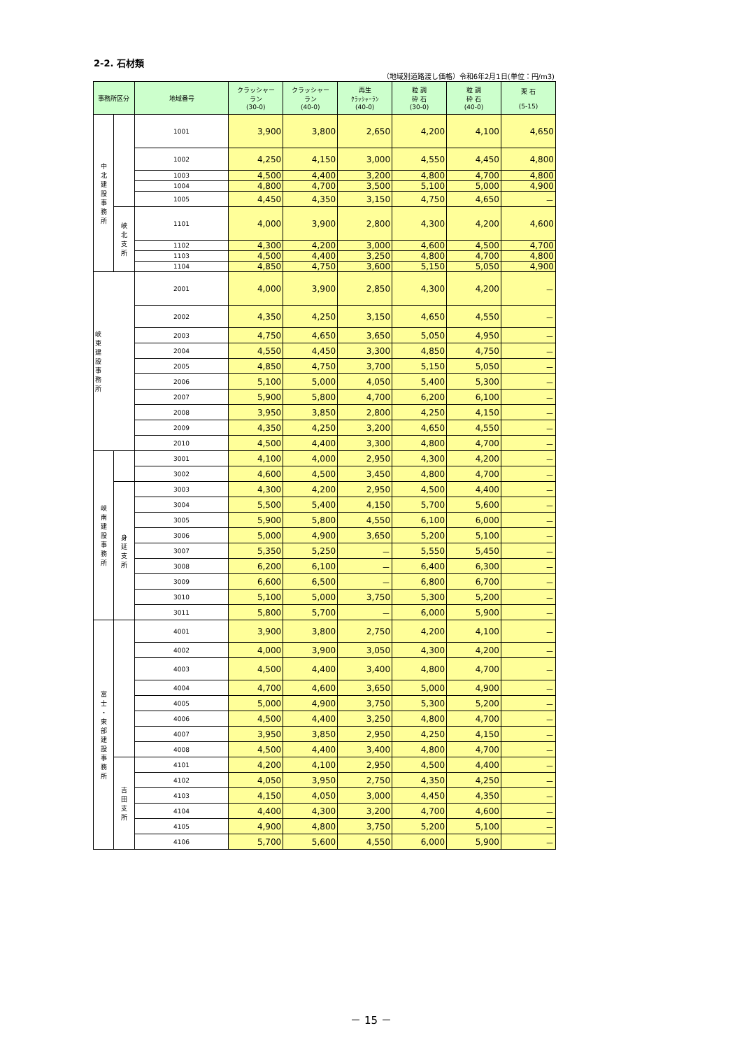2-2. 石材類
（地域別道路渡し価格）令和6年2月1日(単位：円/m3)
| 事務所区分 | | 地域番号 | クラッシャー ラン (30-0) | クラッシャー ラン (40-0) | 再生 ｸﾗｯｼｬｰﾗﾝ (40-0) | 粒 調 砕 石 (30-0) | 粒 調 砕 石 (40-0) | 栗 石 (5-15) |
| --- | --- | --- | --- | --- | --- | --- | --- | --- |
| 中 北 建 設 事 務 所 | | 1001 | 3,900 | 3,800 | 2,650 | 4,200 | 4,100 | 4,650 |
| | | 1002 | 4,250 | 4,150 | 3,000 | 4,550 | 4,450 | 4,800 |
| | | 1003 | 4,500 | 4,400 | 3,200 | 4,800 | 4,700 | 4,800 |
| | | 1004 | 4,800 | 4,700 | 3,500 | 5,100 | 5,000 | 4,900 |
| | | 1005 | 4,450 | 4,350 | 3,150 | 4,750 | 4,650 | － |
| | 峡 北 支 所 | 1101 | 4,000 | 3,900 | 2,800 | 4,300 | 4,200 | 4,600 |
| | | 1102 | 4,300 | 4,200 | 3,000 | 4,600 | 4,500 | 4,700 |
| | | 1103 | 4,500 | 4,400 | 3,250 | 4,800 | 4,700 | 4,800 |
| | | 1104 | 4,850 | 4,750 | 3,600 | 5,150 | 5,050 | 4,900 |
| 峡 東 建 設 事 務 所 | | 2001 | 4,000 | 3,900 | 2,850 | 4,300 | 4,200 | － |
| | | 2002 | 4,350 | 4,250 | 3,150 | 4,650 | 4,550 | － |
| | | 2003 | 4,750 | 4,650 | 3,650 | 5,050 | 4,950 | － |
| | | 2004 | 4,550 | 4,450 | 3,300 | 4,850 | 4,750 | － |
| | | 2005 | 4,850 | 4,750 | 3,700 | 5,150 | 5,050 | － |
| | | 2006 | 5,100 | 5,000 | 4,050 | 5,400 | 5,300 | － |
| | | 2007 | 5,900 | 5,800 | 4,700 | 6,200 | 6,100 | － |
| | | 2008 | 3,950 | 3,850 | 2,800 | 4,250 | 4,150 | － |
| | | 2009 | 4,350 | 4,250 | 3,200 | 4,650 | 4,550 | － |
| | | 2010 | 4,500 | 4,400 | 3,300 | 4,800 | 4,700 | － |
| 峡 南 建 設 事 務 所 | | 3001 | 4,100 | 4,000 | 2,950 | 4,300 | 4,200 | － |
| | | 3002 | 4,600 | 4,500 | 3,450 | 4,800 | 4,700 | － |
| | 身 延 支 所 | 3003 | 4,300 | 4,200 | 2,950 | 4,500 | 4,400 | － |
| | | 3004 | 5,500 | 5,400 | 4,150 | 5,700 | 5,600 | － |
| | | 3005 | 5,900 | 5,800 | 4,550 | 6,100 | 6,000 | － |
| | | 3006 | 5,000 | 4,900 | 3,650 | 5,200 | 5,100 | － |
| | | 3007 | 5,350 | 5,250 | － | 5,550 | 5,450 | － |
| | | 3008 | 6,200 | 6,100 | － | 6,400 | 6,300 | － |
| | | 3009 | 6,600 | 6,500 | － | 6,800 | 6,700 | － |
| | | 3010 | 5,100 | 5,000 | 3,750 | 5,300 | 5,200 | － |
| | | 3011 | 5,800 | 5,700 | － | 6,000 | 5,900 | － |
| 富 士 ・ 東 部 建 設 事 務 所 | | 4001 | 3,900 | 3,800 | 2,750 | 4,200 | 4,100 | － |
| | | 4002 | 4,000 | 3,900 | 3,050 | 4,300 | 4,200 | － |
| | | 4003 | 4,500 | 4,400 | 3,400 | 4,800 | 4,700 | － |
| | | 4004 | 4,700 | 4,600 | 3,650 | 5,000 | 4,900 | － |
| | | 4005 | 5,000 | 4,900 | 3,750 | 5,300 | 5,200 | － |
| | | 4006 | 4,500 | 4,400 | 3,250 | 4,800 | 4,700 | － |
| | | 4007 | 3,950 | 3,850 | 2,950 | 4,250 | 4,150 | － |
| | | 4008 | 4,500 | 4,400 | 3,400 | 4,800 | 4,700 | － |
| | 吉 田 支 所 | 4101 | 4,200 | 4,100 | 2,950 | 4,500 | 4,400 | － |
| | | 4102 | 4,050 | 3,950 | 2,750 | 4,350 | 4,250 | － |
| | | 4103 | 4,150 | 4,050 | 3,000 | 4,450 | 4,350 | － |
| | | 4104 | 4,400 | 4,300 | 3,200 | 4,700 | 4,600 | － |
| | | 4105 | 4,900 | 4,800 | 3,750 | 5,200 | 5,100 | － |
| | | 4106 | 5,700 | 5,600 | 4,550 | 6,000 | 5,900 | － |
－ 15 －